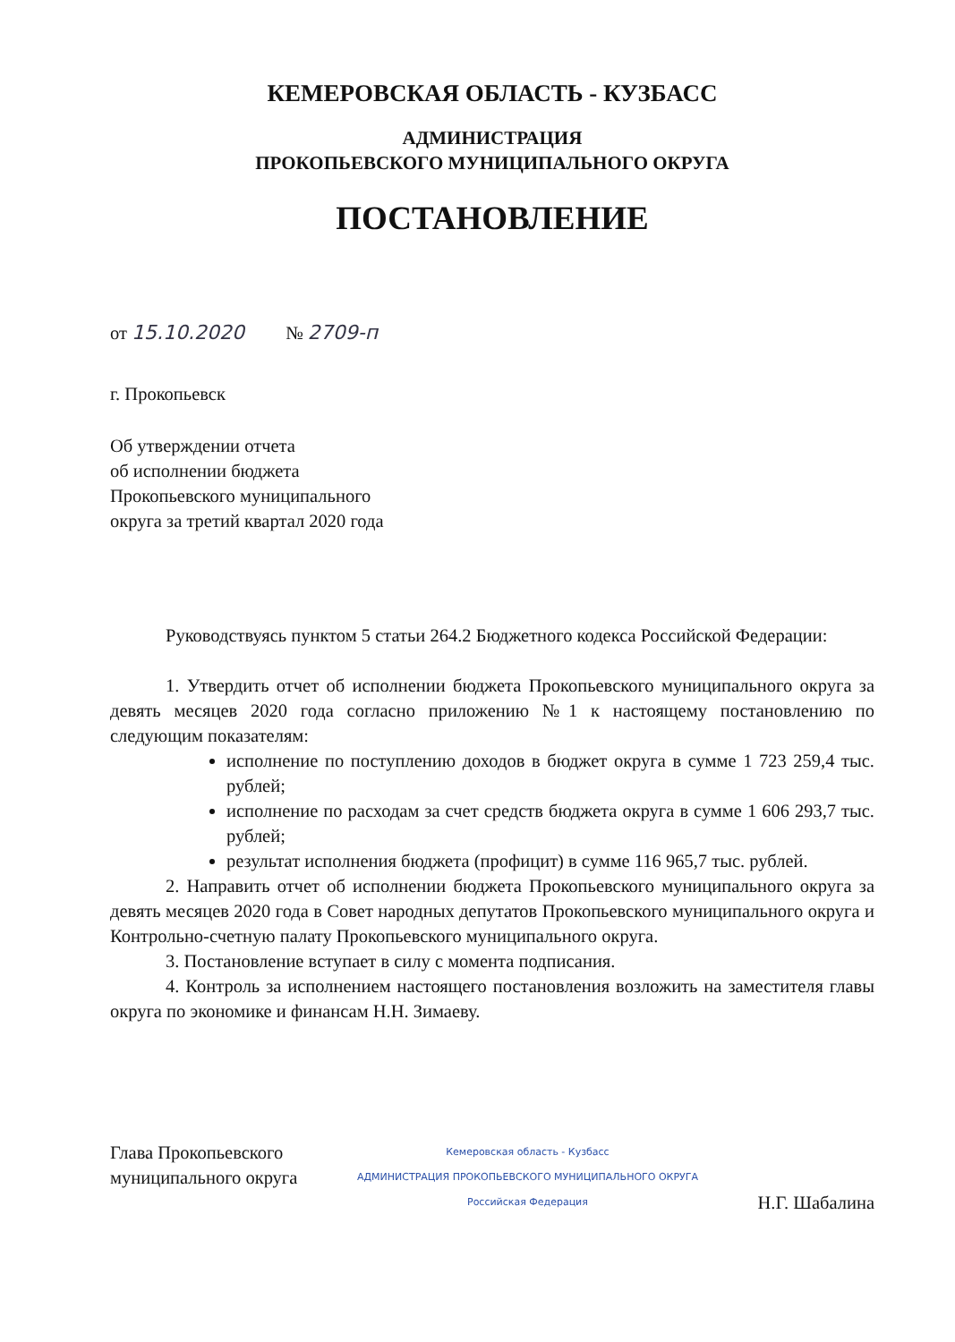КЕМЕРОВСКАЯ ОБЛАСТЬ - КУЗБАСС
АДМИНИСТРАЦИЯ
ПРОКОПЬЕВСКОГО МУНИЦИПАЛЬНОГО ОКРУГА
ПОСТАНОВЛЕНИЕ
от 15.10.2020 № 2709-п
г. Прокопьевск
Об утверждении отчета
об исполнении бюджета
Прокопьевского муниципального
округа за третий квартал 2020 года
Руководствуясь пунктом 5 статьи 264.2 Бюджетного кодекса Российской Федерации:
1. Утвердить отчет об исполнении бюджета Прокопьевского муниципального округа за девять месяцев 2020 года согласно приложению №1 к настоящему постановлению по следующим показателям:
исполнение по поступлению доходов в бюджет округа в сумме 1 723 259,4 тыс. рублей;
исполнение по расходам за счет средств бюджета округа в сумме 1 606 293,7 тыс. рублей;
результат исполнения бюджета (профицит) в сумме 116 965,7 тыс. рублей.
2. Направить отчет об исполнении бюджета Прокопьевского муниципального округа за девять месяцев 2020 года в Совет народных депутатов Прокопьевского муниципального округа и Контрольно-счетную палату Прокопьевского муниципального округа.
3. Постановление вступает в силу с момента подписания.
4. Контроль за исполнением настоящего постановления возложить на заместителя главы округа по экономике и финансам Н.Н. Зимаеву.
Глава Прокопьевского
муниципального округа
Кемеровская область - Кузбасс
АДМИНИСТРАЦИЯ ПРОКОПЬЕВСКОГО МУНИЦИПАЛЬНОГО ОКРУГА
Российская Федерация
Н.Г. Шабалина